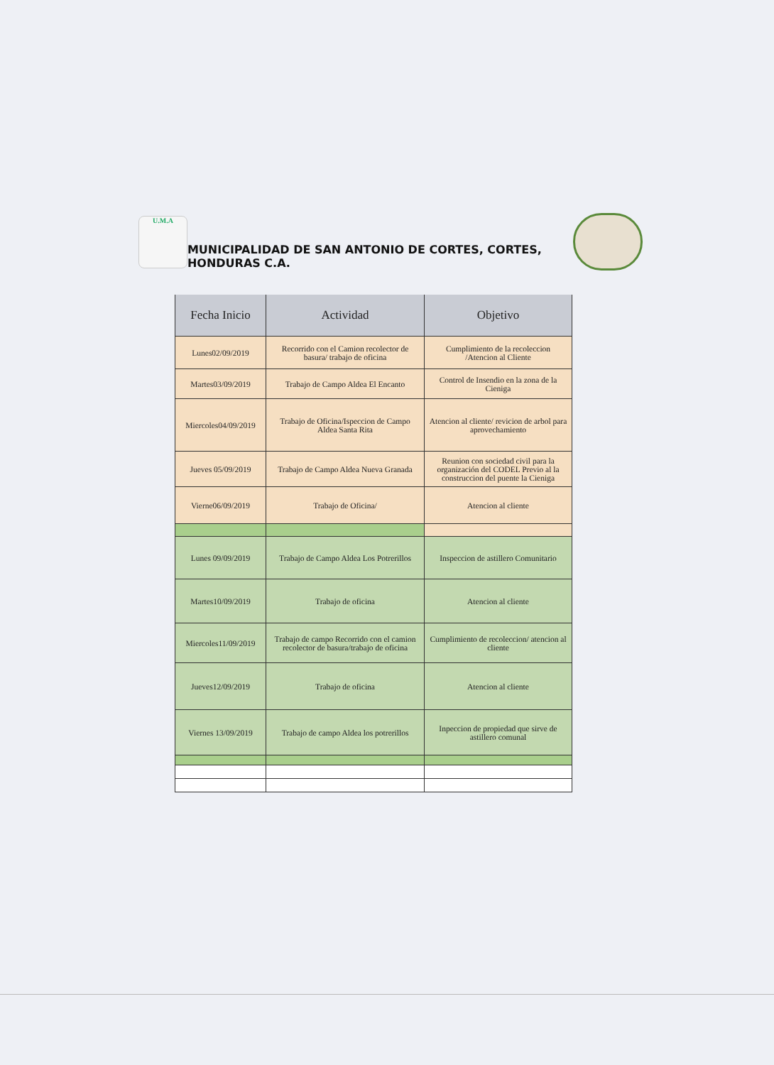U.M.A
MUNICIPALIDAD DE SAN ANTONIO DE CORTES, CORTES, HONDURAS C.A.
| Fecha Inicio | Actividad | Objetivo |
| --- | --- | --- |
| Lunes02/09/2019 | Recorrido con el Camion recolector de basura/ trabajo de oficina | Cumplimiento de la recoleccion /Atencion al Cliente |
| Martes03/09/2019 | Trabajo de Campo Aldea El Encanto | Control de Insendio en la zona de la Cieniga |
| Miercoles04/09/2019 | Trabajo de Oficina/Ispeccion de Campo Aldea Santa Rita | Atencion al cliente/ revicion de arbol para aprovechamiento |
| Jueves 05/09/2019 | Trabajo de Campo Aldea Nueva Granada | Reunion con sociedad civil para la organización del CODEL Previo al la construccion del puente la Cieniga |
| Vierne06/09/2019 | Trabajo de Oficina/ | Atencion al cliente |
| Lunes 09/09/2019 | Trabajo de Campo Aldea Los Potrerillos | Inspeccion de astillero Comunitario |
| Martes10/09/2019 | Trabajo de oficina | Atencion al cliente |
| Miercoles11/09/2019 | Trabajo de campo Recorrido con el camion recolector de basura/trabajo de oficina | Cumplimiento de recoleccion/ atencion al cliente |
| Jueves12/09/2019 | Trabajo de oficina | Atencion al cliente |
| Viernes 13/09/2019 | Trabajo de campo Aldea los potrerillos | Inpeccion de propiedad que sirve de astillero comunal |